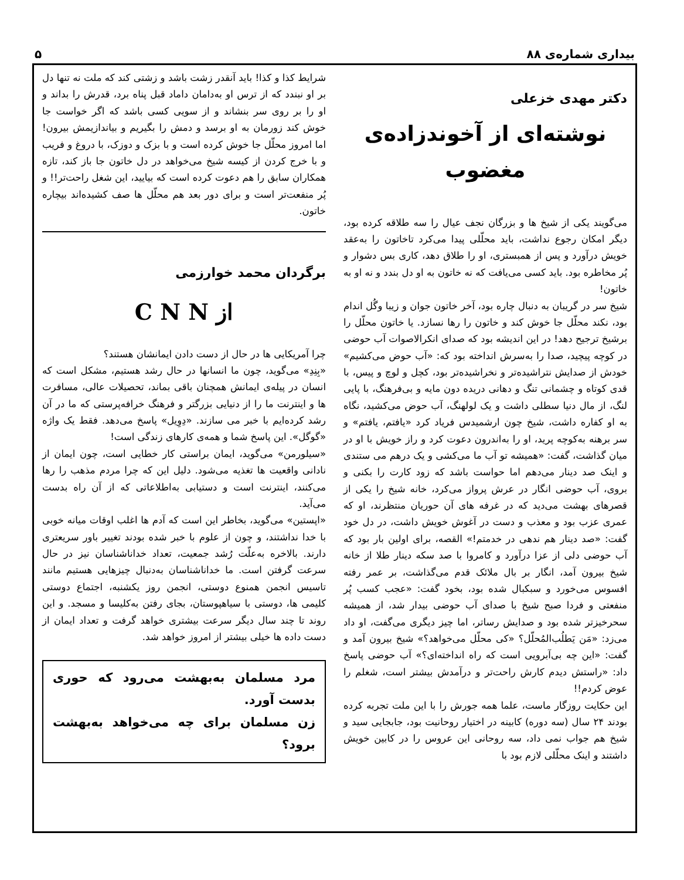بیداری شماره‌ی ۸۸ ۵
دکتر مهدی خزعلی
نوشته‌ای از آخوندزاده‌ی مغضوب
می‌گویند یکی از شیخ ها و بزرگان نجف عیال را سه طلاقه کرده بود، دیگر امکان رجوع نداشت، باید محلّلی پیدا می‌کرد تاخاتون را به‌عقد خویش درآورد و پس از همبستری، او را طلاق دهد، کاری بس دشوار و پُر مخاطره بود. باید کسی می‌یافت که نه خاتون به او دل بندد و نه او به خاتون!
شیخ سر در گریبان به دنبال چاره بود، آخر خاتون جوان و زیبا وگُل اندام بود، نکند محلّل جا خوش کند و خاتون را رها نسازد. یا خاتون محلّل را برشیخ ترجیح دهد! در این اندیشه بود که صدای انکرالاصوات آب حوضی در کوچه پیچید، صدا را به‌سرش انداخته بود که: «آب حوض می‌کشیم» خودش از صدایش نتراشیده‌تر و نخراشیده‌تر بود، کچل و لوچ و پیس، با قدی کوتاه و چشمانی تنگ و دهانی دریده دون مایه و بی‌فرهنگ، با پایی لنگ، از مال دنیا سطلی داشت و یک لولهنگ، آب حوض می‌کشید، نگاه به او کفاره داشت، شیخ چون ارشمیدس فریاد کرد «یافتم، یافتم» و سر برهنه به‌کوچه پرید، او را به‌اندرون دعوت کرد و راز خویش با او در میان گذاشت، گفت: «همیشه تو آب ما می‌کشی و یک درهم می ستندی و اینک صد دینار می‌دهم اما حواست باشد که زود کارت را بکنی و بروی، آب حوضی انگار در عرش پرواز می‌کرد، خانه شیخ را یکی از قصرهای بهشت می‌دید که در غرفه های آن حوریان منتظرند، او که عمری عزب بود و معذب و دست در آغوش خویش داشت، در دل خود گفت: «صد دینار هم ندهی در خدمتم!» القصه، برای اولین بار بود که آب حوضی دلی از عزا درآورد و کامروا با صد سکه دینار طلا از خانه شیخ بیرون آمد، انگار بر بال ملائک قدم می‌گذاشت، بر عمر رفته افسوس می‌خورد و سبکبال شده بود، بخود گفت: «عجب کسب پُر منفعتی و فردا صبح شیخ با صدای آب حوضی بیدار شد، از همیشه سحرخیزتر شده بود و صدایش رساتر، اما چیز دیگری می‌گفت، او داد می‌زد: «مَن یَطلُب‌المُحلّل؟ «کی محلّل می‌خواهد؟» شیخ بیرون آمد و گفت: «این چه بی‌آبرویی است که راه انداخته‌ای؟» آب حوضی پاسخ داد: «راستش دیدم کارش راحت‌تر و درآمدش بیشتر است، شغلم را عوض کردم!!
این حکایت روزگار ماست، علما همه جورش را با این ملت تجربه کرده بودند ۲۴ سال (سه دوره) کابینه در اختیار روحانیت بود، جابجایی سید و شیخ هم جواب نمی داد، سه روحانی این عروس را در کابین خویش داشتند و اینک محلّلی لازم بود با
شرایط کذا و کذا! باید آنقدر زشت باشد و زشتی کند که ملت نه تنها دل بر او نبندد که از ترس او به‌دامان داماد قبل پناه برد، قدرش را بداند و او را بر روی سر بنشاند و از سویی کسی باشد که اگر خواست جا خوش کند زورمان به او برسد و دمش را بگیریم و بیاندازیمش بیرون! اما امروز محلّل جا خوش کرده است و با بزک و دوزک، با دروغ و فریب و با خرج کردن از کیسه شیخ می‌خواهد در دل خاتون جا باز کند، تازه همکاران سابق را هم دعوت کرده است که بیایید، این شغل راحت‌تر!! و پُر منفعت‌تر است و برای دور بعد هم محلّل ها صف کشیده‌اند بیچاره خاتون.
برگردان محمد خوارزمی
از C N N
چرا آمریکایی ها در حال از دست دادن ایمانشان هستند؟
«بِنِدِ» می‌گوید، چون ما انسانها در حال رشد هستیم، مشکل است که انسان در پیله‌ی ایمانش همچنان باقی بماند، تحصیلات عالی، مسافرت ها و اینترنت ما را از دنیایی بزرگتر و فرهنگ خرافه‌پرستی که ما در آن رشد کرده‌ایم با خبر می سازند. «دِوِیل» پاسخ می‌دهد. فقط یک واژه «گوگل». این پاسخ شما و همه‌ی کارهای زندگی است!
«سیلورمن» می‌گوید، ایمان براستی کار خطایی است، چون ایمان از نادانی واقعیت ها تغذیه می‌شود. دلیل این که چرا مردم مذهب را رها می‌کنند، اینترنت است و دستیابی به‌اطلاعاتی که از آن راه بدست می‌آید.
«اپستین» می‌گوید، بخاطر این است که آدم ها اغلب اوقات میانه خوبی با خدا نداشتند، و چون از علوم با خبر شده بودند تغییر باور سریعتری دارند. بالاخره به‌علّت رُشد جمعیت، تعداد خداناشناسان نیز در حال سرعت گرفتن است. ما خداناشناسان به‌دنبال چیزهایی هستیم مانند تاسیس انجمن همنوع دوستی، انجمن روز یکشنبه، اجتماع دوستی کلیمی ها، دوستی با سیاهپوستان، بجای رفتن به‌کلیسا و مسجد. و این روند تا چند سال دیگر سرعت بیشتری خواهد گرفت و تعداد ایمان از دست داده ها خیلی بیشتر از امروز خواهد شد.
مرد مسلمان به‌بهشت می‌رود که حوری بدست آورد.
زن مسلمان برای چه می‌خواهد به‌بهشت برود؟